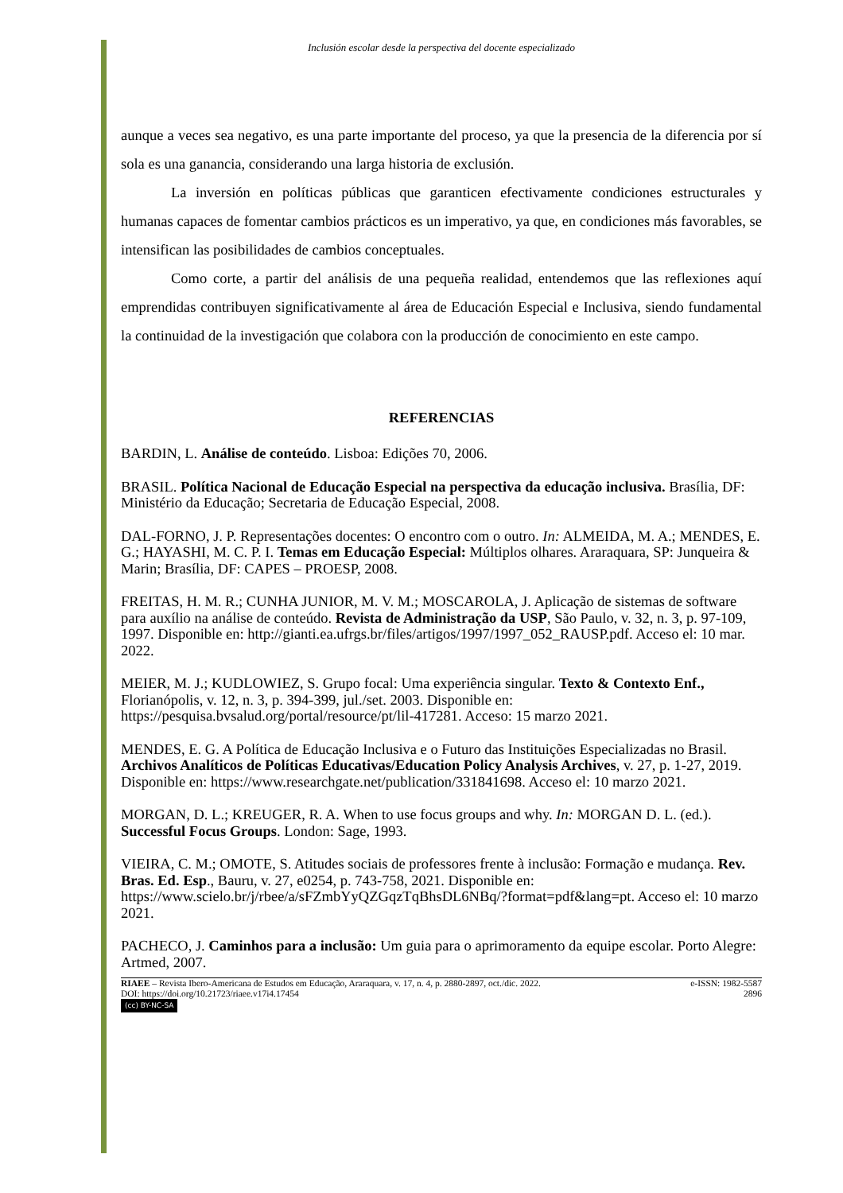Inclusión escolar desde la perspectiva del docente especializado
aunque a veces sea negativo, es una parte importante del proceso, ya que la presencia de la diferencia por sí sola es una ganancia, considerando una larga historia de exclusión.
La inversión en políticas públicas que garanticen efectivamente condiciones estructurales y humanas capaces de fomentar cambios prácticos es un imperativo, ya que, en condiciones más favorables, se intensifican las posibilidades de cambios conceptuales.
Como corte, a partir del análisis de una pequeña realidad, entendemos que las reflexiones aquí emprendidas contribuyen significativamente al área de Educación Especial e Inclusiva, siendo fundamental la continuidad de la investigación que colabora con la producción de conocimiento en este campo.
REFERENCIAS
BARDIN, L. Análise de conteúdo. Lisboa: Edições 70, 2006.
BRASIL. Política Nacional de Educação Especial na perspectiva da educação inclusiva. Brasília, DF: Ministério da Educação; Secretaria de Educação Especial, 2008.
DAL-FORNO, J. P. Representações docentes: O encontro com o outro. In: ALMEIDA, M. A.; MENDES, E. G.; HAYASHI, M. C. P. I. Temas em Educação Especial: Múltiplos olhares. Araraquara, SP: Junqueira & Marin; Brasília, DF: CAPES – PROESP, 2008.
FREITAS, H. M. R.; CUNHA JUNIOR, M. V. M.; MOSCAROLA, J. Aplicação de sistemas de software para auxílio na análise de conteúdo. Revista de Administração da USP, São Paulo, v. 32, n. 3, p. 97-109, 1997. Disponible en: http://gianti.ea.ufrgs.br/files/artigos/1997/1997_052_RAUSP.pdf. Acceso el: 10 mar. 2022.
MEIER, M. J.; KUDLOWIEZ, S. Grupo focal: Uma experiência singular. Texto & Contexto Enf., Florianópolis, v. 12, n. 3, p. 394-399, jul./set. 2003. Disponible en: https://pesquisa.bvsalud.org/portal/resource/pt/lil-417281. Acceso: 15 marzo 2021.
MENDES, E. G. A Política de Educação Inclusiva e o Futuro das Instituições Especializadas no Brasil. Archivos Analíticos de Políticas Educativas/Education Policy Analysis Archives, v. 27, p. 1-27, 2019. Disponible en: https://www.researchgate.net/publication/331841698. Acceso el: 10 marzo 2021.
MORGAN, D. L.; KREUGER, R. A. When to use focus groups and why. In: MORGAN D. L. (ed.). Successful Focus Groups. London: Sage, 1993.
VIEIRA, C. M.; OMOTE, S. Atitudes sociais de professores frente à inclusão: Formação e mudança. Rev. Bras. Ed. Esp., Bauru, v. 27, e0254, p. 743-758, 2021. Disponible en: https://www.scielo.br/j/rbee/a/sFZmbYyQZGqzTqBhsDL6NBq/?format=pdf&lang=pt. Acceso el: 10 marzo 2021.
PACHECO, J. Caminhos para a inclusão: Um guia para o aprimoramento da equipe escolar. Porto Alegre: Artmed, 2007.
RIAEE – Revista Ibero-Americana de Estudos em Educação, Araraquara, v. 17, n. 4, p. 2880-2897, oct./dic. 2022. e-ISSN: 1982-5587
DOI: https://doi.org/10.21723/riaee.v17i4.17454 2896
(cc) BY-NC-SA